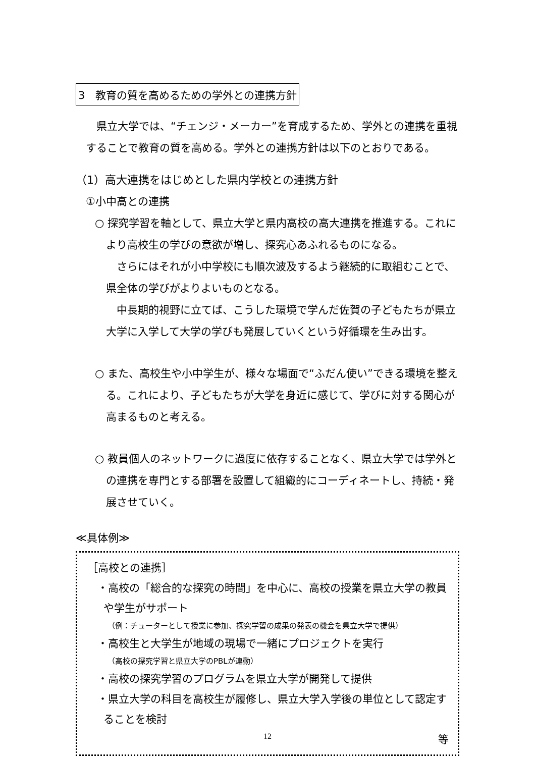3　教育の質を高めるための学外との連携方針
　県立大学では、“チェンジ・メーカー”を育成するため、学外との連携を重視することで教育の質を高める。学外との連携方針は以下のとおりである。
（1）高大連携をはじめとした県内学校との連携方針
①小中高との連携
○ 探究学習を軸として、県立大学と県内高校の高大連携を推進する。これにより高校生の学びの意欲が増し、探究心あふれるものになる。
　さらにはそれが小中学校にも順次波及するよう継続的に取組むことで、県全体の学びがよりよいものとなる。
　中長期的視野に立てば、こうした環境で学んだ佐賀の子どもたちが県立大学に入学して大学の学びも発展していくという好循環を生み出す。
○ また、高校生や小中学生が、様々な場面で“ふだん使い”できる環境を整える。これにより、子どもたちが大学を身近に感じて、学びに対する関心が高まるものと考える。
○ 教員個人のネットワークに過度に依存することなく、県立大学では学外との連携を専門とする部署を設置して組織的にコーディネートし、持続・発展させていく。
≪具体例≫
［高校との連携］
・高校の「総合的な探究の時間」を中心に、高校の授業を県立大学の教員や学生がサポート
（例：チューターとして授業に参加、探究学習の成果の発表の機会を県立大学で提供）
・高校生と大学生が地域の現場で一緒にプロジェクトを実行
（高校の探究学習と県立大学のPBLが連動）
・高校の探究学習のプログラムを県立大学が開発して提供
・県立大学の科目を高校生が履修し、県立大学入学後の単位として認定することを検討
等
12